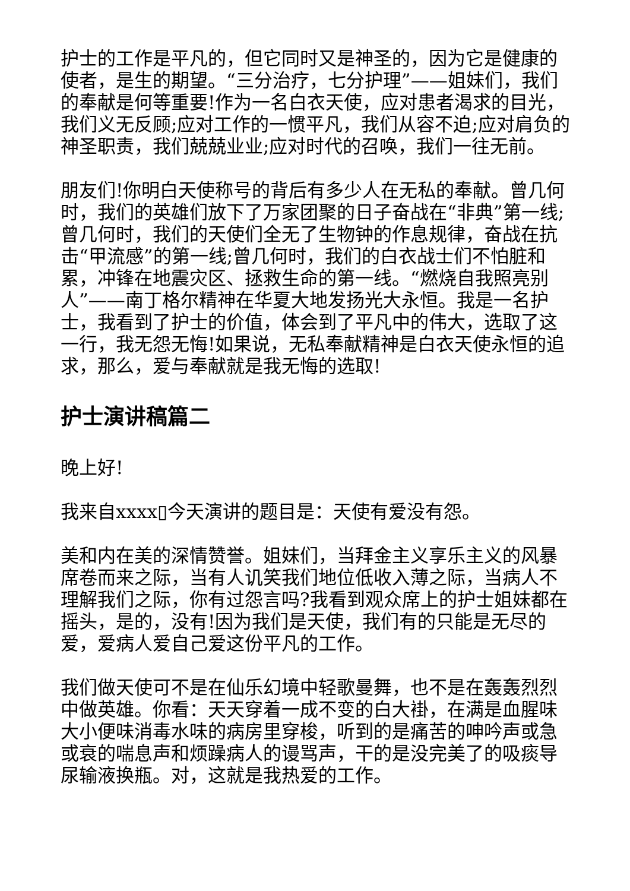护士的工作是平凡的，但它同时又是神圣的，因为它是健康的使者，是生的期望。“三分治疗，七分护理”——姐妹们，我们的奉献是何等重要!作为一名白衣天使，应对患者渴求的目光，我们义无反顾;应对工作的一惯平凡，我们从容不迫;应对肩负的神圣职责，我们兢兢业业;应对时代的召唤，我们一往无前。
朋友们!你明白天使称号的背后有多少人在无私的奉献。曾几何时，我们的英雄们放下了万家团聚的日子奋战在“非典”第一线;曾几何时，我们的天使们全无了生物钟的作息规律，奋战在抗击“甲流感”的第一线;曾几何时，我们的白衣战士们不怕脏和累，冲锋在地震灾区、拯救生命的第一线。“燃烧自我照亮别人”——南丁格尔精神在华夏大地发扬光大永恒。我是一名护士，我看到了护士的价值，体会到了平凡中的伟大，选取了这一行，我无怨无悔!如果说，无私奉献精神是白衣天使永恒的追求，那么，爱与奉献就是我无悔的选取!
护士演讲稿篇二
晚上好!
我来自xxxx▯今天演讲的题目是：天使有爱没有怨。
美和内在美的深情赞誉。姐妹们，当拜金主义享乐主义的风暴席卷而来之际，当有人讥笑我们地位低收入薄之际，当病人不理解我们之际，你有过怨言吗?我看到观众席上的护士姐妹都在摇头，是的，没有!因为我们是天使，我们有的只能是无尽的爱，爱病人爱自己爱这份平凡的工作。
我们做天使可不是在仙乐幻境中轻歌曼舞，也不是在轰轰烈烈中做英雄。你看：天天穿着一成不变的白大褂，在满是血腥味大小便味消毒水味的病房里穿梭，听到的是痛苦的呻吟声或急或衰的喘息声和烦躁病人的谩骂声，干的是没完美了的吸痰导尿输液换瓶。对，这就是我热爱的工作。